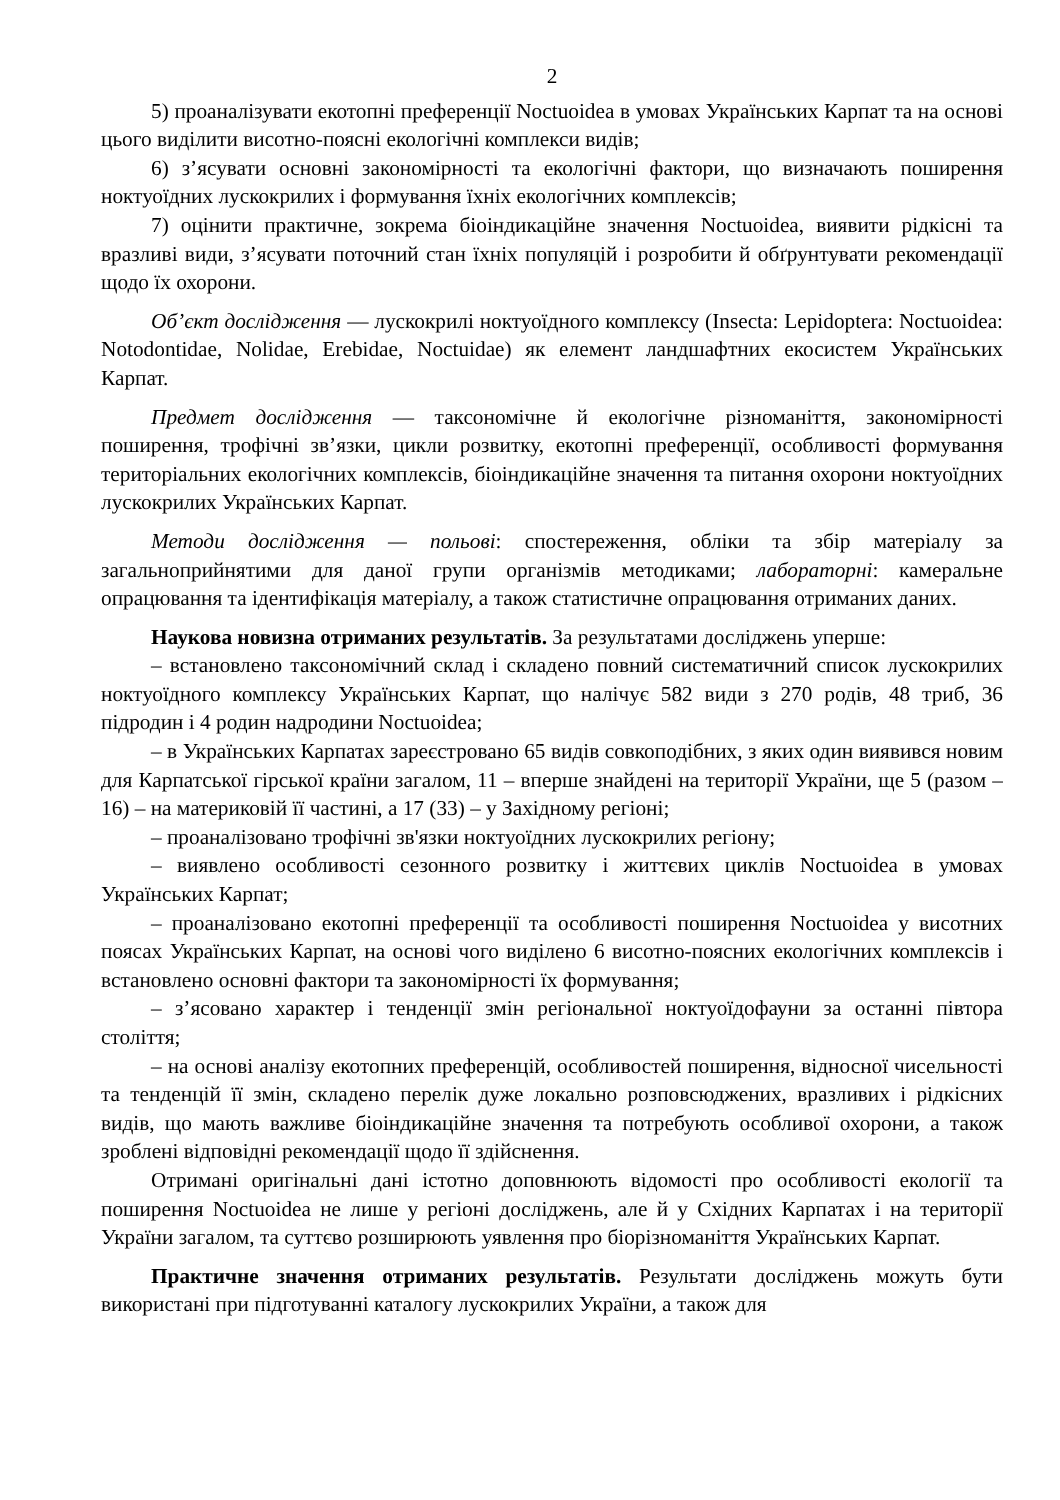2
5) проаналізувати екотопні преференції Noctuoidea в умовах Українських Карпат та на основі цього виділити висотно-поясні екологічні комплекси видів;
6) з’ясувати основні закономірності та екологічні фактори, що визначають поширення ноктуоїдних лускокрилих і формування їхніх екологічних комплексів;
7) оцінити практичне, зокрема біоіндикаційне значення Noctuoidea, виявити рідкісні та вразливі види, з’ясувати поточний стан їхніх популяцій і розробити й обґрунтувати рекомендації щодо їх охорони.
Об’єкт дослідження — лускокрилі ноктуоїдного комплексу (Insecta: Lepidoptera: Noctuoidea: Notodontidae, Nolidae, Erebidae, Noctuidae) як елемент ландшафтних екосистем Українських Карпат.
Предмет дослідження — таксономічне й екологічне різноманіття, закономірності поширення, трофічні зв’язки, цикли розвитку, екотопні преференції, особливості формування територіальних екологічних комплексів, біоіндикаційне значення та питання охорони ноктуоїдних лускокрилих Українських Карпат.
Методи дослідження — польові: спостереження, обліки та збір матеріалу за загальноприйнятими для даної групи організмів методиками; лабораторні: камеральне опрацювання та ідентифікація матеріалу, а також статистичне опрацювання отриманих даних.
Наукова новизна отриманих результатів. За результатами досліджень уперше:
– встановлено таксономічний склад і складено повний систематичний список лускокрилих ноктуоїдного комплексу Українських Карпат, що налічує 582 види з 270 родів, 48 триб, 36 підродин і 4 родин надродини Noctuoidea;
– в Українських Карпатах зареєстровано 65 видів совкоподібних, з яких один виявився новим для Карпатської гірської країни загалом, 11 – вперше знайдені на території України, ще 5 (разом – 16) – на материковій її частині, а 17 (33) – у Західному регіоні;
– проаналізовано трофічні зв'язки ноктуоїдних лускокрилих регіону;
– виявлено особливості сезонного розвитку і життєвих циклів Noctuoidea в умовах Українських Карпат;
– проаналізовано екотопні преференції та особливості поширення Noctuoidea у висотних поясах Українських Карпат, на основі чого виділено 6 висотно-поясних екологічних комплексів і встановлено основні фактори та закономірності їх формування;
– з’ясовано характер і тенденції змін регіональної ноктуоїдофауни за останні півтора століття;
– на основі аналізу екотопних преференцій, особливостей поширення, відносної чисельності та тенденцій її змін, складено перелік дуже локально розповсюджених, вразливих і рідкісних видів, що мають важливе біоіндикаційне значення та потребують особливої охорони, а також зроблені відповідні рекомендації щодо її здійснення.
Отримані оригінальні дані істотно доповнюють відомості про особливості екології та поширення Noctuoidea не лише у регіоні досліджень, але й у Східних Карпатах і на території України загалом, та суттєво розширюють уявлення про біорізноманіття Українських Карпат.
Практичне значення отриманих результатів. Результати досліджень можуть бути використані при підготуванні каталогу лускокрилих України, а також для